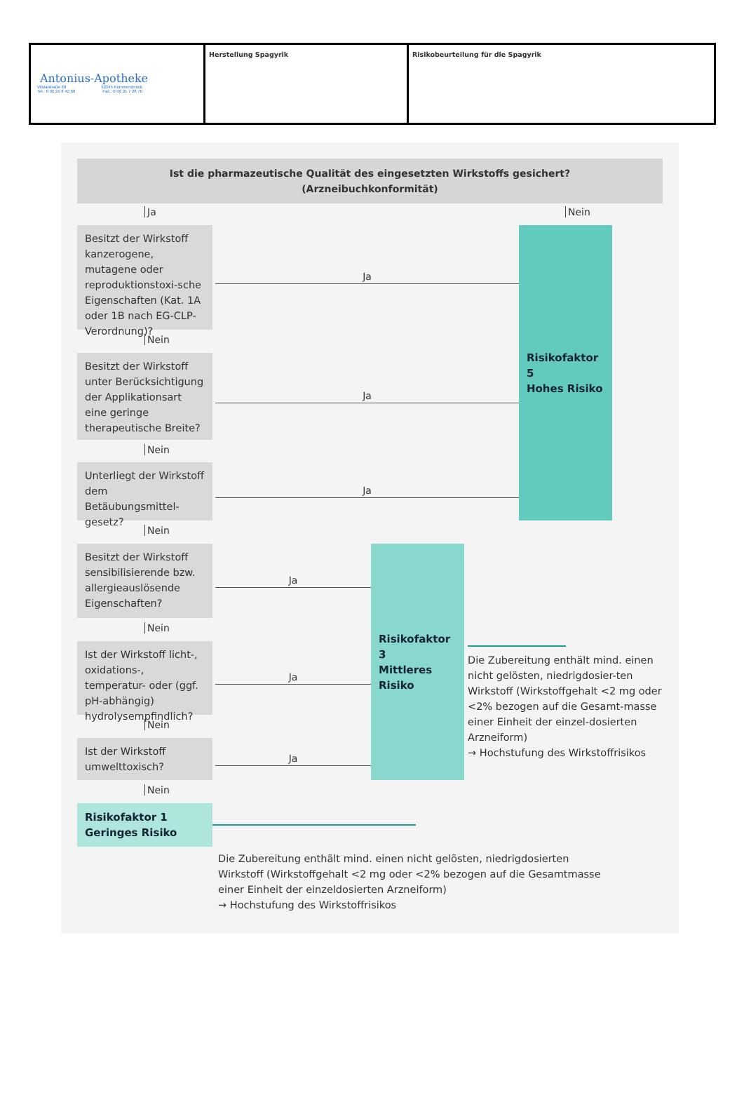| Antonius-Apotheke Vilstalstraße 88 92245 Kümmersbruck Tel.: 0 96 21 8 42 60 Fax.: 0 96 21 7 28 70 | Herstellung Spagyrik | Risikobeurteilung für die Spagyrik |
Ist die pharmazeutische Qualität des eingesetzten Wirkstoffs gesichert?
(Arzneibuchkonformität)
Ja
Nein
Besitzt der Wirkstoff kanzerogene, mutagene oder reproduktionstoxi-sche Eigenschaften (Kat. 1A oder 1B nach EG-CLP-Verordnung)?
Ja
Risikofaktor 5
Hohes Risiko
Nein
Besitzt der Wirkstoff unter Berücksichtigung der Applikationsart eine geringe therapeutische Breite?
Ja
Nein
Unterliegt der Wirkstoff dem Betäubungsmittel-gesetz?
Ja
Nein
Besitzt der Wirkstoff sensibilisierende bzw. allergieauslösende Eigenschaften?
Ja
Risikofaktor 3
Mittleres Risiko
Nein
Ist der Wirkstoff licht-, oxidations-, temperatur- oder (ggf. pH-abhängig) hydrolysempfindlich?
Ja
Die Zubereitung enthält mind. einen nicht gelösten, niedrigdosier-ten Wirkstoff (Wirkstoffgehalt <2 mg oder <2% bezogen auf die Gesamt-masse einer Einheit der einzel-dosierten Arzneiform)
→ Hochstufung des Wirkstoffrisikos
Nein
Ist der Wirkstoff umwelttoxisch?
Ja
Nein
Risikofaktor 1
Geringes Risiko
Die Zubereitung enthält mind. einen nicht gelösten, niedrigdosierten Wirkstoff (Wirkstoffgehalt <2 mg oder <2% bezogen auf die Gesamtmasse einer Einheit der einzeldosierten Arzneiform)
→ Hochstufung des Wirkstoffrisikos